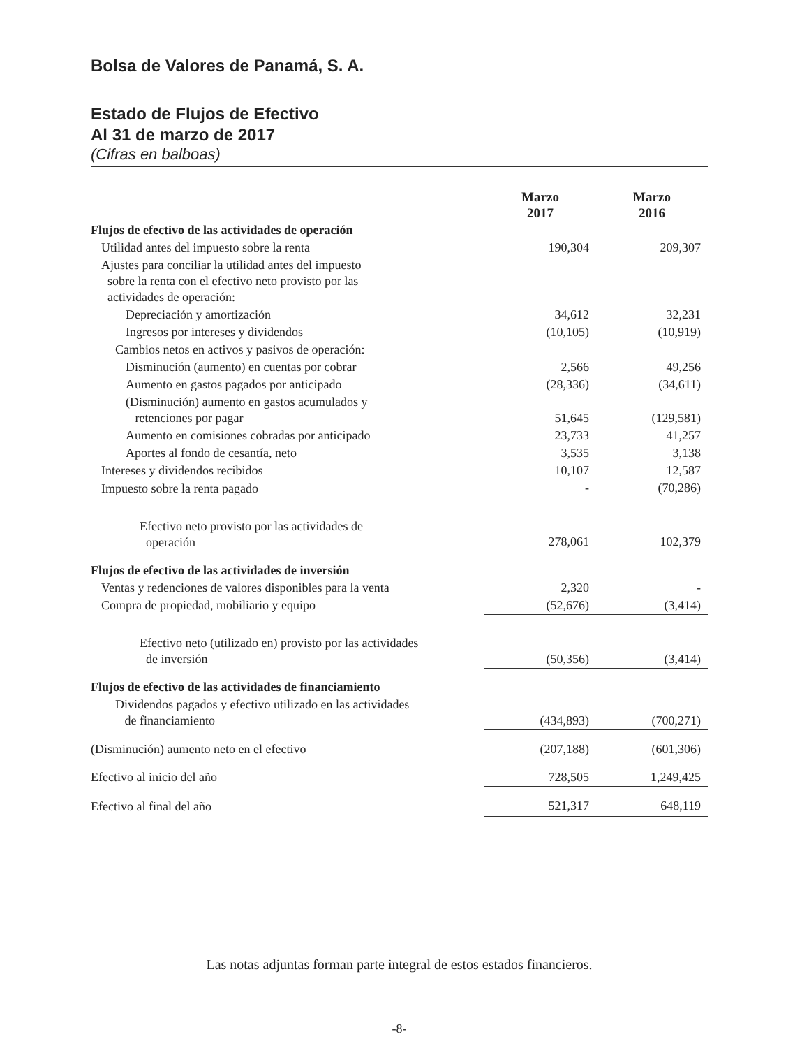Bolsa de Valores de Panamá, S. A.
Estado de Flujos de Efectivo
Al 31 de marzo de 2017
(Cifras en balboas)
| | Marzo 2017 | Marzo 2016 |
| --- | --- | --- |
| Flujos de efectivo de las actividades de operación | | |
| Utilidad antes del impuesto sobre la renta | 190,304 | 209,307 |
| Ajustes para conciliar la utilidad antes del impuesto sobre la renta con el efectivo neto provisto por las actividades de operación: | | |
| Depreciación y amortización | 34,612 | 32,231 |
| Ingresos por intereses y dividendos | (10,105) | (10,919) |
| Cambios netos en activos y pasivos de operación: | | |
| Disminución (aumento) en cuentas por cobrar | 2,566 | 49,256 |
| Aumento en gastos pagados por anticipado | (28,336) | (34,611) |
| (Disminución) aumento en gastos acumulados y retenciones por pagar | 51,645 | (129,581) |
| Aumento en comisiones cobradas por anticipado | 23,733 | 41,257 |
| Aportes al fondo de cesantía, neto | 3,535 | 3,138 |
| Intereses y dividendos recibidos | 10,107 | 12,587 |
| Impuesto sobre la renta pagado | - | (70,286) |
| Efectivo neto provisto por las actividades de operación | 278,061 | 102,379 |
| Flujos de efectivo de las actividades de inversión | | |
| Ventas y redenciones de valores disponibles para la venta | 2,320 | - |
| Compra de propiedad, mobiliario y equipo | (52,676) | (3,414) |
| Efectivo neto (utilizado en) provisto por las actividades de inversión | (50,356) | (3,414) |
| Flujos de efectivo de las actividades de financiamiento | | |
| Dividendos pagados y efectivo utilizado en las actividades de financiamiento | (434,893) | (700,271) |
| (Disminución) aumento neto en el efectivo | (207,188) | (601,306) |
| Efectivo al inicio del año | 728,505 | 1,249,425 |
| Efectivo al final del año | 521,317 | 648,119 |
Las notas adjuntas forman parte integral de estos estados financieros.
-8-